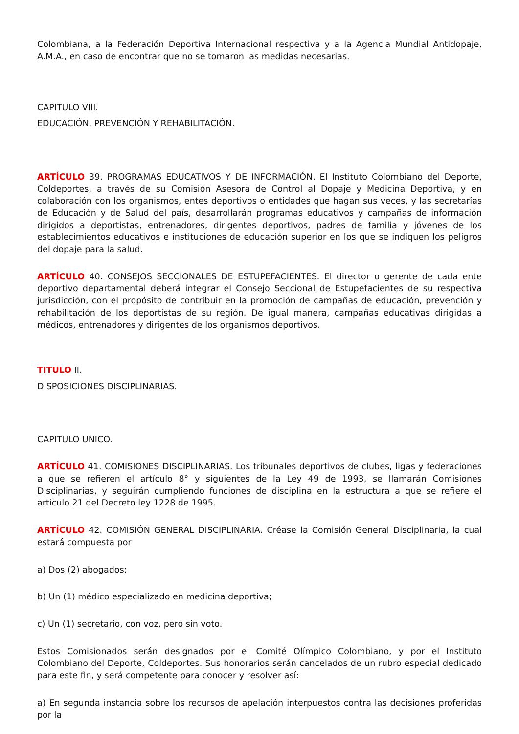Colombiana, a la Federación Deportiva Internacional respectiva y a la Agencia Mundial Antidopaje, A.M.A., en caso de encontrar que no se tomaron las medidas necesarias.
CAPITULO VIII.
EDUCACIÓN, PREVENCIÓN Y REHABILITACIÓN.
ARTÍCULO 39. PROGRAMAS EDUCATIVOS Y DE INFORMACIÓN. El Instituto Colombiano del Deporte, Coldeportes, a través de su Comisión Asesora de Control al Dopaje y Medicina Deportiva, y en colaboración con los organismos, entes deportivos o entidades que hagan sus veces, y las secretarías de Educación y de Salud del país, desarrollarán programas educativos y campañas de información dirigidos a deportistas, entrenadores, dirigentes deportivos, padres de familia y jóvenes de los establecimientos educativos e instituciones de educación superior en los que se indiquen los peligros del dopaje para la salud.
ARTÍCULO 40. CONSEJOS SECCIONALES DE ESTUPEFACIENTES. El director o gerente de cada ente deportivo departamental deberá integrar el Consejo Seccional de Estupefacientes de su respectiva jurisdicción, con el propósito de contribuir en la promoción de campañas de educación, prevención y rehabilitación de los deportistas de su región. De igual manera, campañas educativas dirigidas a médicos, entrenadores y dirigentes de los organismos deportivos.
TITULO II.
DISPOSICIONES DISCIPLINARIAS.
CAPITULO UNICO.
ARTÍCULO 41. COMISIONES DISCIPLINARIAS. Los tribunales deportivos de clubes, ligas y federaciones a que se refieren el artículo 8° y siguientes de la Ley 49 de 1993, se llamarán Comisiones Disciplinarias, y seguirán cumpliendo funciones de disciplina en la estructura a que se refiere el artículo 21 del Decreto ley 1228 de 1995.
ARTÍCULO 42. COMISIÓN GENERAL DISCIPLINARIA. Créase la Comisión General Disciplinaria, la cual estará compuesta por
a) Dos (2) abogados;
b) Un (1) médico especializado en medicina deportiva;
c) Un (1) secretario, con voz, pero sin voto.
Estos Comisionados serán designados por el Comité Olímpico Colombiano, y por el Instituto Colombiano del Deporte, Coldeportes. Sus honorarios serán cancelados de un rubro especial dedicado para este fin, y será competente para conocer y resolver así:
a) En segunda instancia sobre los recursos de apelación interpuestos contra las decisiones proferidas por la